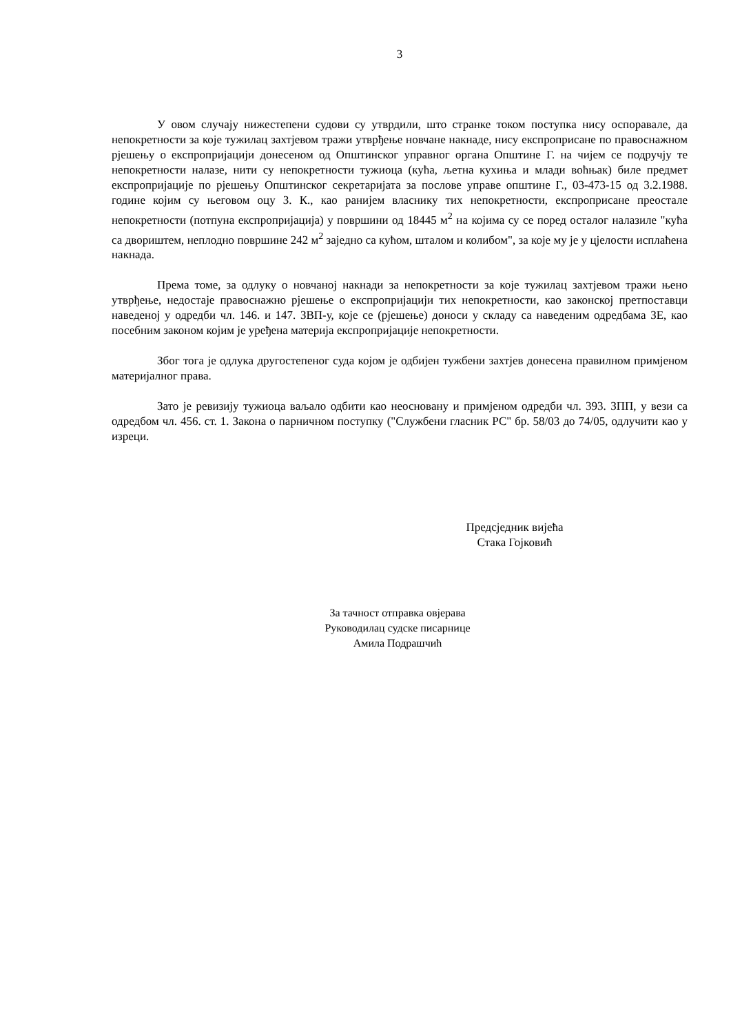3
У овом случају нижестепени судови су утврдили, што странке током поступка нису оспоравале, да непокретности за које тужилац захтјевом тражи утврђење новчане накнаде, нису експроприсане по правоснажном рјешењу о експропријацији донесеном од Општинског управног органа Општине Г. на чијем се подручју те непокретности налазе, нити су непокретности тужиоца (кућа, љетна кухиња и млади воћњак) биле предмет експропријације по рјешењу Општинског секретаријата за послове управе општине Г., 03-473-15 од 3.2.1988. године којим су његовом оцу З. К., као ранијем власнику тих непокретности, експроприсане преостале непокретности (потпуна експропријација) у површини од 18445 м<sup>2</sup> на којима су се поред осталог налазиле "кућа са двориштем, неплодно површине 242 м<sup>2</sup> заједно са кућом, шталом и колибом", за које му је у цјелости исплаћена накнада.
Према томе, за одлуку о новчаној накнади за непокретности за које тужилац захтјевом тражи њено утврђење, недостаје правоснажно рјешење о експропријацији тих непокретности, као законској претпоставци наведеној у одредби чл. 146. и 147. ЗВП-у, које се (рјешење) доноси у складу са наведеним одредбама ЗЕ, као посебним законом којим је уређена материја експропријације непокретности.
Због тога је одлука другостепеног суда којом је одбијен тужбени захтјев донесена правилном примјеном материјалног права.
Зато је ревизију тужиоца ваљало одбити као неосновану и примјеном одредби чл. 393. ЗПП, у вези са одредбом чл. 456. ст. 1. Закона о парничном поступку ("Службени гласник РС" бр. 58/03 до 74/05, одлучити као у изреци.
Предсједник вијећа
Стака Гојковић
За тачност отправка овјерава
Руководилац судске писарнице
Амила Подрашчић